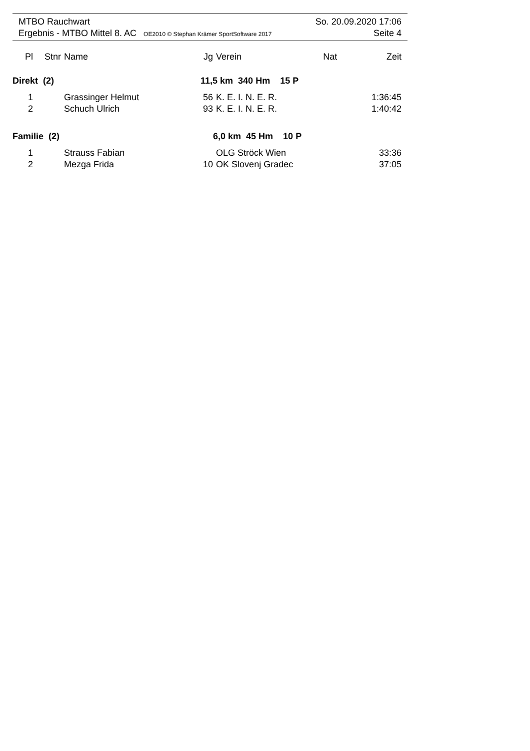MTBO Rauchwart So. 20.09.2020 17:06
Ergebnis - MTBO Mittel 8. AC OE2010 © Stephan Krämer SportSoftware 2017 Seite 4
| Pl | Stnr | Name | Jg | Verein | Nat | Zeit |
| --- | --- | --- | --- | --- | --- | --- |
| Direkt (2) | | | 11,5 km 340 Hm 15 P | | | |
| 1 | | Grassinger Helmut | 56 | K. E. I. N. E. R. | | 1:36:45 |
| 2 | | Schuch Ulrich | 93 | K. E. I. N. E. R. | | 1:40:42 |
| Familie (2) | | | 6,0 km 45 Hm 10 P | | | |
| 1 | | Strauss Fabian | | OLG Ströck Wien | | 33:36 |
| 2 | | Mezga Frida | 10 | OK Slovenj Gradec | | 37:05 |